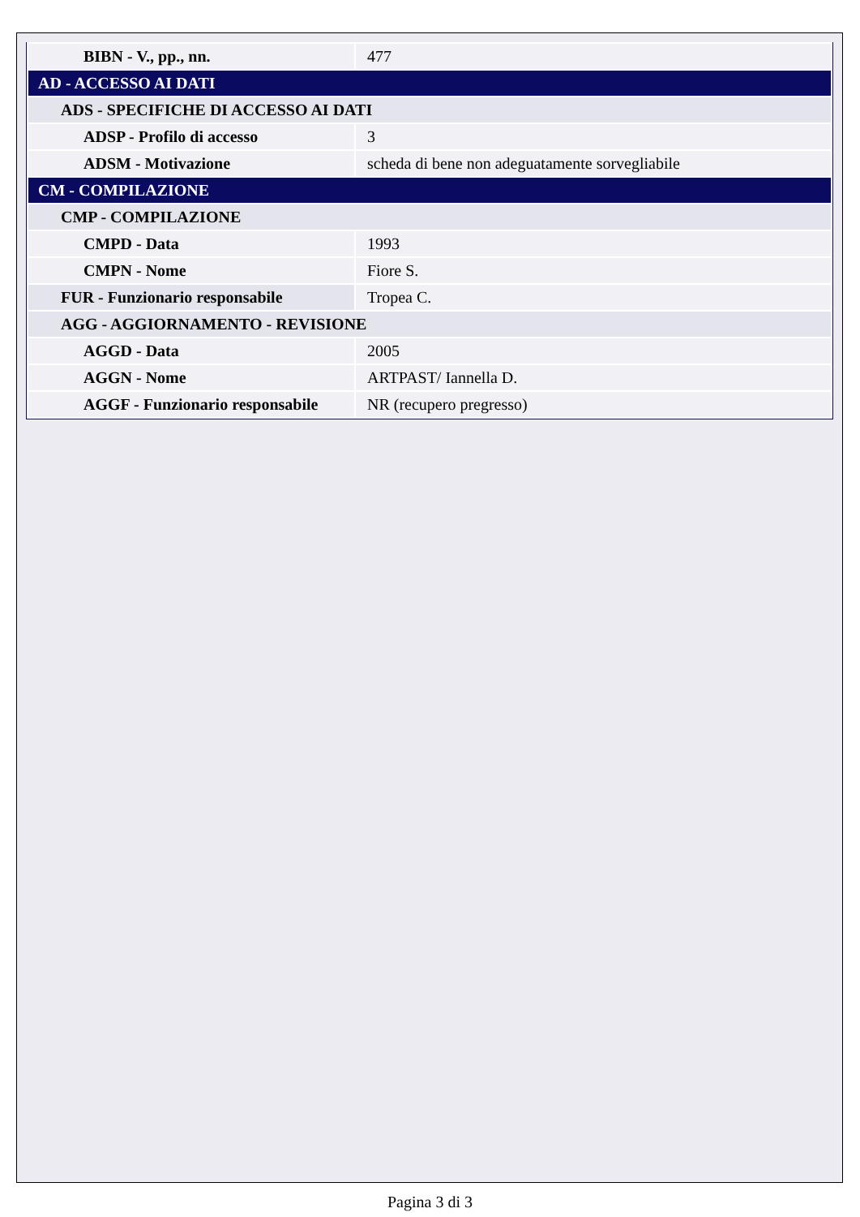| BIBN - V., pp., nn. | 477 |
| AD - ACCESSO AI DATI | |
| ADS - SPECIFICHE DI ACCESSO AI DATI | |
| ADSP - Profilo di accesso | 3 |
| ADSM - Motivazione | scheda di bene non adeguatamente sorvegliabile |
| CM - COMPILAZIONE | |
| CMP - COMPILAZIONE | |
| CMPD - Data | 1993 |
| CMPN - Nome | Fiore S. |
| FUR - Funzionario responsabile | Tropea C. |
| AGG - AGGIORNAMENTO - REVISIONE | |
| AGGD - Data | 2005 |
| AGGN - Nome | ARTPAST/ Iannella D. |
| AGGF - Funzionario responsabile | NR (recupero pregresso) |
Pagina 3 di 3